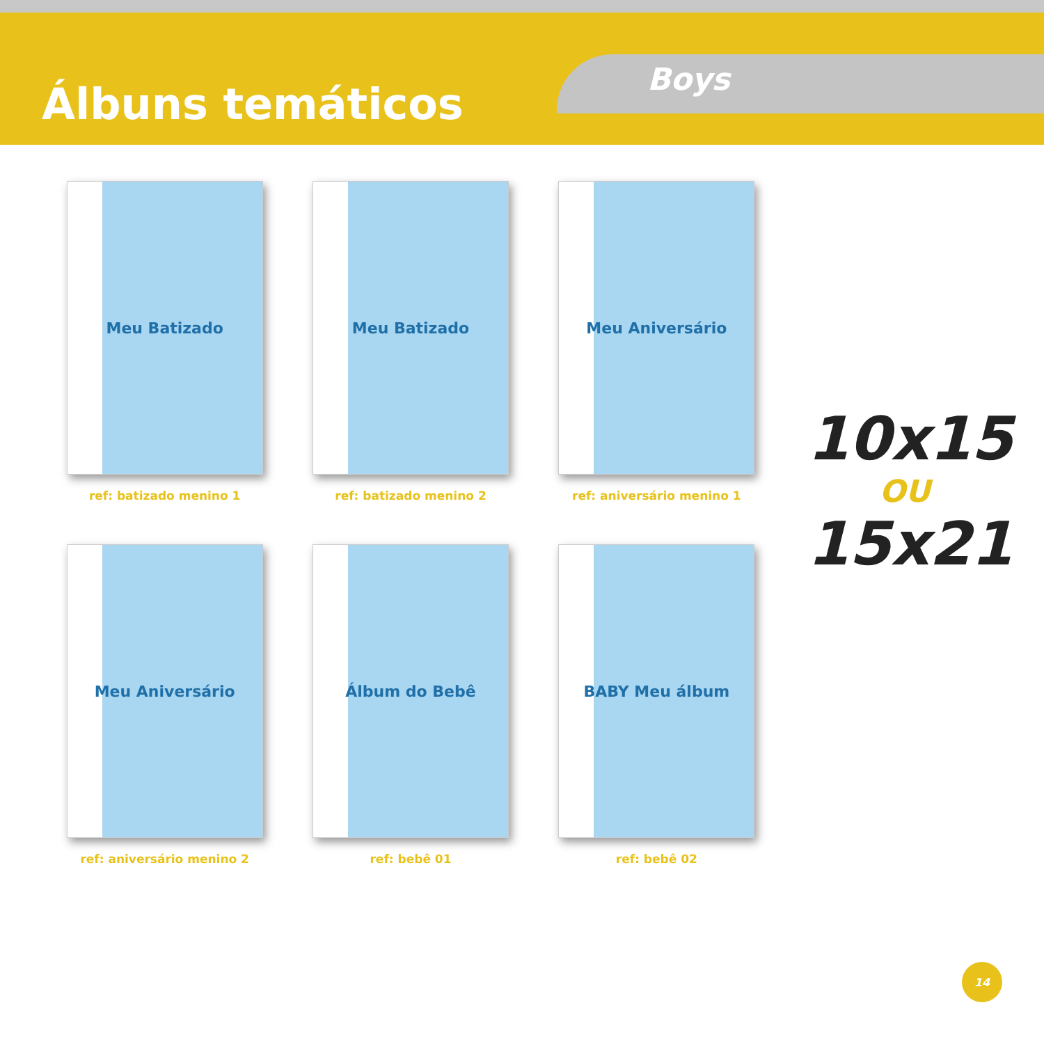Álbuns temáticos Boys
Meu Batizado
ref: batizado menino 1
Meu Batizado
ref: batizado menino 2
Meu Aniversário
ref: aniversário menino 1
Meu Aniversário
ref: aniversário menino 2
Álbum do Bebê
ref: bebê 01
BABY Meu álbum
ref: bebê 02
10x15
OU
15x21
14